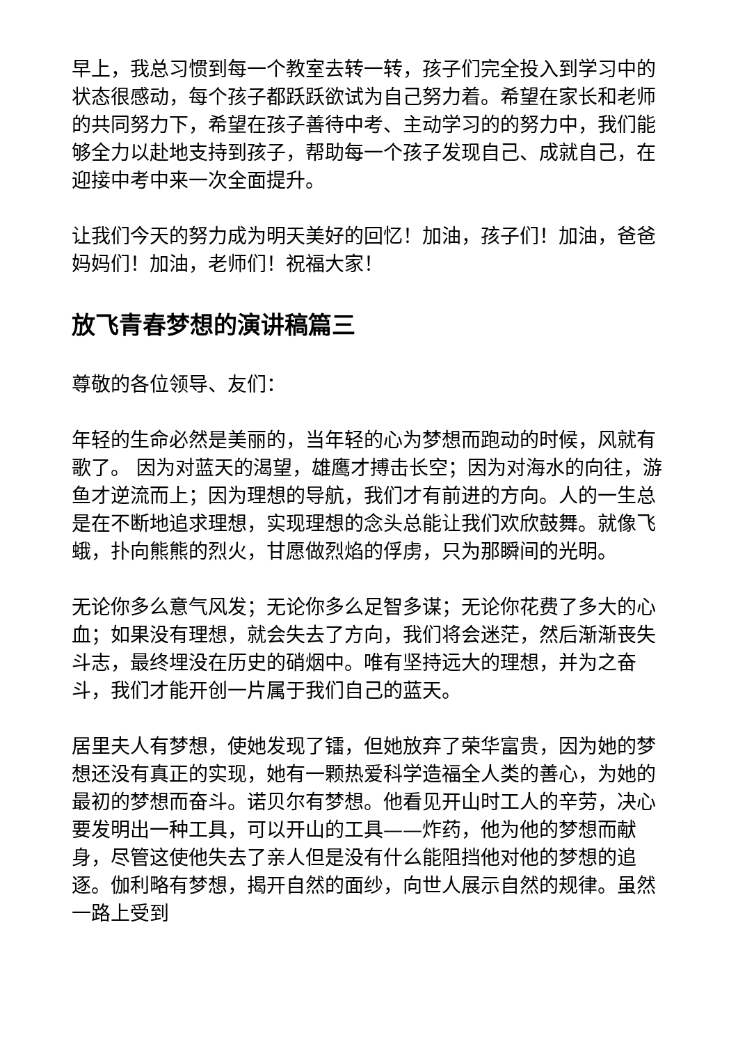早上，我总习惯到每一个教室去转一转，孩子们完全投入到学习中的状态很感动，每个孩子都跃跃欲试为自己努力着。希望在家长和老师的共同努力下，希望在孩子善待中考、主动学习的的努力中，我们能够全力以赴地支持到孩子，帮助每一个孩子发现自己、成就自己，在迎接中考中来一次全面提升。
让我们今天的努力成为明天美好的回忆！加油，孩子们！加油，爸爸妈妈们！加油，老师们！祝福大家！
放飞青春梦想的演讲稿篇三
尊敬的各位领导、友们：
年轻的生命必然是美丽的，当年轻的心为梦想而跑动的时候，风就有歌了。 因为对蓝天的渴望，雄鹰才搏击长空；因为对海水的向往，游鱼才逆流而上；因为理想的导航，我们才有前进的方向。人的一生总是在不断地追求理想，实现理想的念头总能让我们欢欣鼓舞。就像飞蛾，扑向熊熊的烈火，甘愿做烈焰的俘虏，只为那瞬间的光明。
无论你多么意气风发；无论你多么足智多谋；无论你花费了多大的心血；如果没有理想，就会失去了方向，我们将会迷茫，然后渐渐丧失斗志，最终埋没在历史的硝烟中。唯有坚持远大的理想，并为之奋斗，我们才能开创一片属于我们自己的蓝天。
居里夫人有梦想，使她发现了镭，但她放弃了荣华富贵，因为她的梦想还没有真正的实现，她有一颗热爱科学造福全人类的善心，为她的最初的梦想而奋斗。诺贝尔有梦想。他看见开山时工人的辛劳，决心要发明出一种工具，可以开山的工具——炸药，他为他的梦想而献身，尽管这使他失去了亲人但是没有什么能阻挡他对他的梦想的追逐。伽利略有梦想，揭开自然的面纱，向世人展示自然的规律。虽然一路上受到